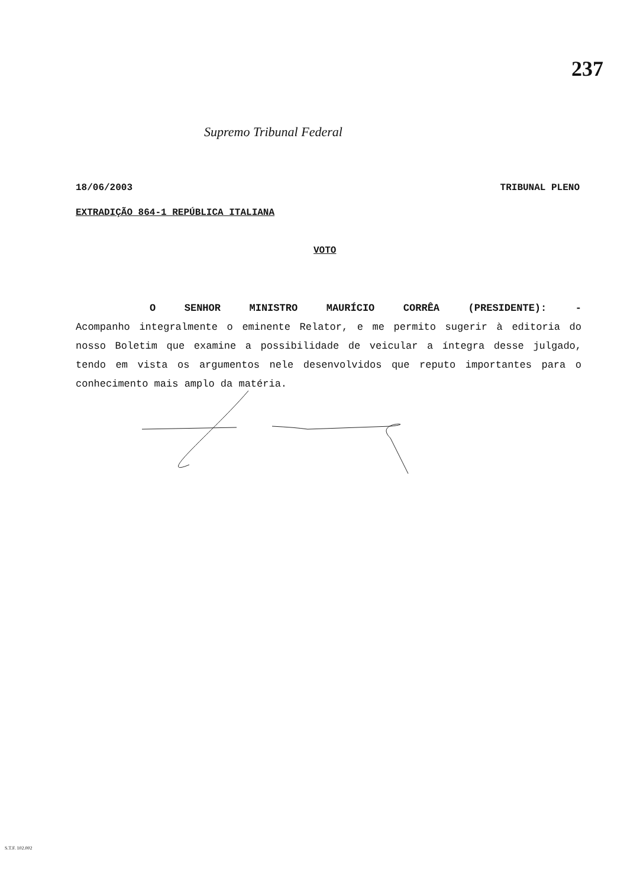237
Supremo Tribunal Federal
18/06/2003 TRIBUNAL PLENO
EXTRADIÇÃO 864-1 REPÚBLICA ITALIANA
VOTO
O SENHOR MINISTRO MAURÍCIO CORRÊA (PRESIDENTE): - Acompanho integralmente o eminente Relator, e me permito sugerir à editoria do nosso Boletim que examine a possibilidade de veicular a íntegra desse julgado, tendo em vista os argumentos nele desenvolvidos que reputo importantes para o conhecimento mais amplo da matéria.
S.T.F. 102.002